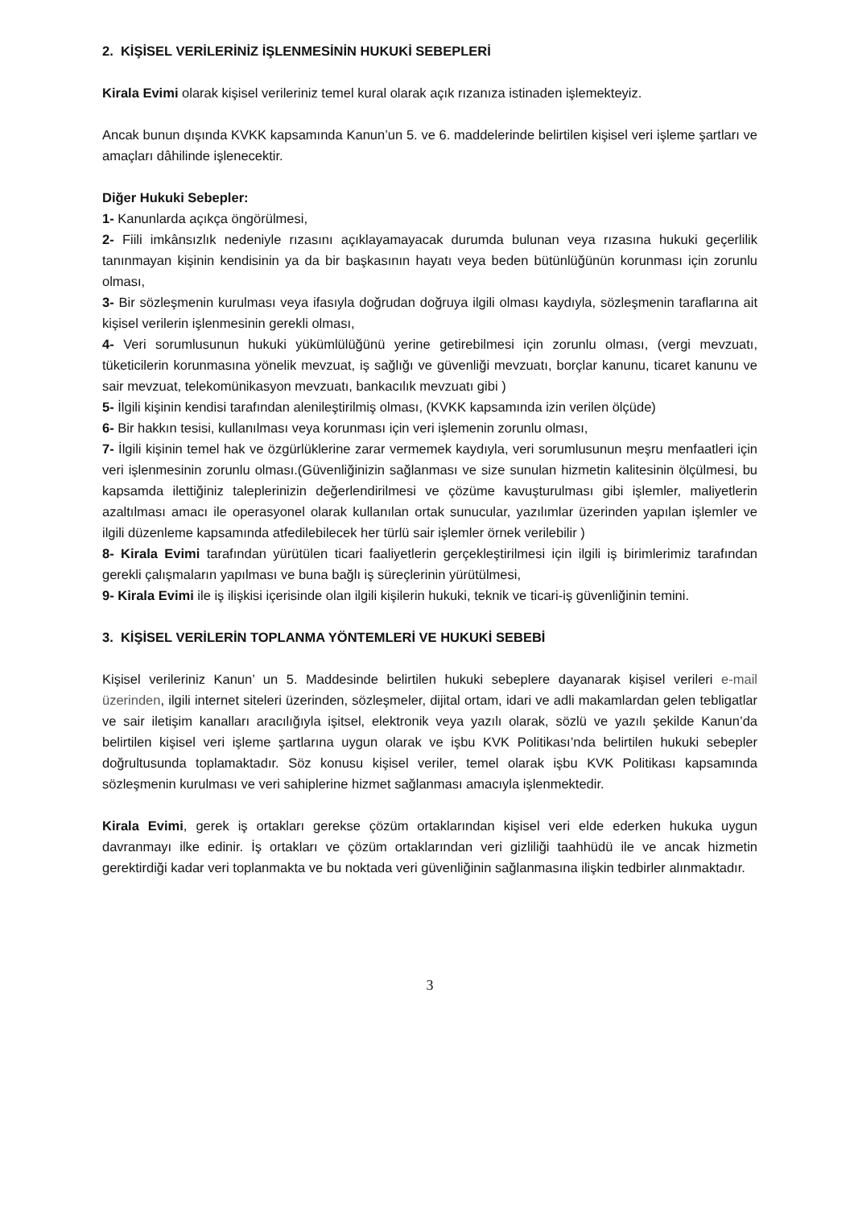2. KİŞİSEL VERİLERİNİZ İŞLENMESİNİN HUKUKİ SEBEPLERİ
Kirala Evimi olarak kişisel verileriniz temel kural olarak açık rızanıza istinaden işlemekteyiz.
Ancak bunun dışında KVKK kapsamında Kanun’un 5. ve 6. maddelerinde belirtilen kişisel veri işleme şartları ve amaçları dâhilinde işlenecektir.
Diğer Hukuki Sebepler:
1- Kanunlarda açıkça öngörülmesi,
2- Fiili imkânsızlık nedeniyle rızasını açıklayamayacak durumda bulunan veya rızasına hukuki geçerlilik tanınmayan kişinin kendisinin ya da bir başkasının hayatı veya beden bütünlüğünün korunması için zorunlu olması,
3- Bir sözleşmenin kurulması veya ifasıyla doğrudan doğruya ilgili olması kaydıyla, sözleşmenin taraflarına ait kişisel verilerin işlenmesinin gerekli olması,
4- Veri sorumlusunun hukuki yükümlülüğünü yerine getirebilmesi için zorunlu olması, (vergi mevzuatı, tüketicilerin korunmasına yönelik mevzuat, iş sağlığı ve güvenliği mevzuatı, borçlar kanunu, ticaret kanunu ve sair mevzuat, telekomünikasyon mevzuatı, bankacılık mevzuatı gibi )
5- İlgili kişinin kendisi tarafından alenileştirilmiş olması, (KVKK kapsamında izin verilen ölçüde)
6- Bir hakkın tesisi, kullanılması veya korunması için veri işlemenin zorunlu olması,
7- İlgili kişinin temel hak ve özgürlüklerine zarar vermemek kaydıyla, veri sorumlusunun meşru menfaatleri için veri işlenmesinin zorunlu olması.(Güvenliğinizin sağlanması ve size sunulan hizmetin kalitesinin ölçülmesi, bu kapsamda ilettiğiniz taleplerinizin değerlendirilmesi ve çözüme kavuşturulması gibi işlemler, maliyetlerin azaltılması amacı ile operasyonel olarak kullanılan ortak sunucular, yazılımlar üzerinden yapılan işlemler ve ilgili düzenleme kapsamında atfedilebilecek her türlü sair işlemler örnek verilebilir )
8- Kirala Evimi tarafından yürütülen ticari faaliyetlerin gerçekleştirilmesi için ilgili iş birimlerimiz tarafından gerekli çalışmaların yapılması ve buna bağlı iş süreçlerinin yürütülmesi,
9- Kirala Evimi ile iş ilişkisi içerisinde olan ilgili kişilerin hukuki, teknik ve ticari-iş güvenliğinin temini.
3. KİŞİSEL VERİLERİN TOPLANMA YÖNTEMLERİ VE HUKUKİ SEBEBİ
Kişisel verileriniz Kanun’ un 5. Maddesinde belirtilen hukuki sebeplere dayanarak kişisel verileri e-mail üzerinden, ilgili internet siteleri üzerinden, sözleşmeler, dijital ortam, idari ve adli makamlardan gelen tebligatlar ve sair iletişim kanalları aracılığıyla işitsel, elektronik veya yazılı olarak, sözlü ve yazılı şekilde Kanun’da belirtilen kişisel veri işleme şartlarına uygun olarak ve işbu KVK Politikası’nda belirtilen hukuki sebepler doğrultusunda toplamaktadır. Söz konusu kişisel veriler, temel olarak işbu KVK Politikası kapsamında sözleşmenin kurulması ve veri sahiplerine hizmet sağlanması amacıyla işlenmektedir.
Kirala Evimi, gerek iş ortakları gerekse çözüm ortaklarından kişisel veri elde ederken hukuka uygun davranmayı ilke edinir. İş ortakları ve çözüm ortaklarından veri gizliliği taahhüdü ile ve ancak hizmetin gerektirdiği kadar veri toplanmakta ve bu noktada veri güvenliğinin sağlanmasına ilişkin tedbirler alınmaktadır.
3